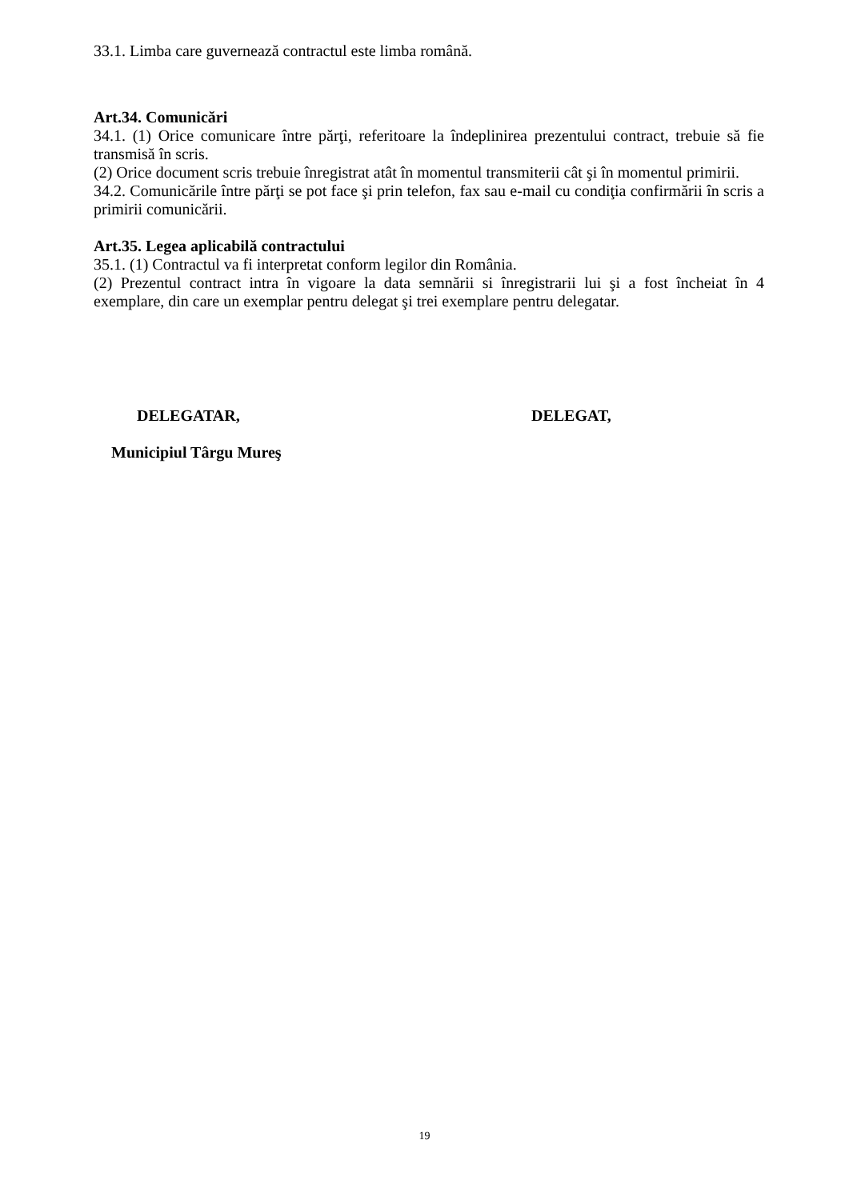33.1. Limba care guvernează contractul este limba română.
Art.34. Comunicări
34.1. (1) Orice comunicare între părţi, referitoare la îndeplinirea prezentului contract, trebuie să fie transmisă în scris.
(2) Orice document scris trebuie înregistrat atât în momentul transmiterii cât şi în momentul primirii.
34.2. Comunicările între părţi se pot face şi prin telefon, fax sau e-mail cu condiţia confirmării în scris a primirii comunicării.
Art.35. Legea aplicabilă contractului
35.1. (1) Contractul va fi interpretat conform legilor din România.
(2) Prezentul contract intra în vigoare la data semnării si înregistrarii lui şi a fost încheiat în 4 exemplare, din care un exemplar pentru delegat şi trei exemplare pentru delegatar.
DELEGATAR, DELEGAT,
Municipiul Târgu Mureş
19